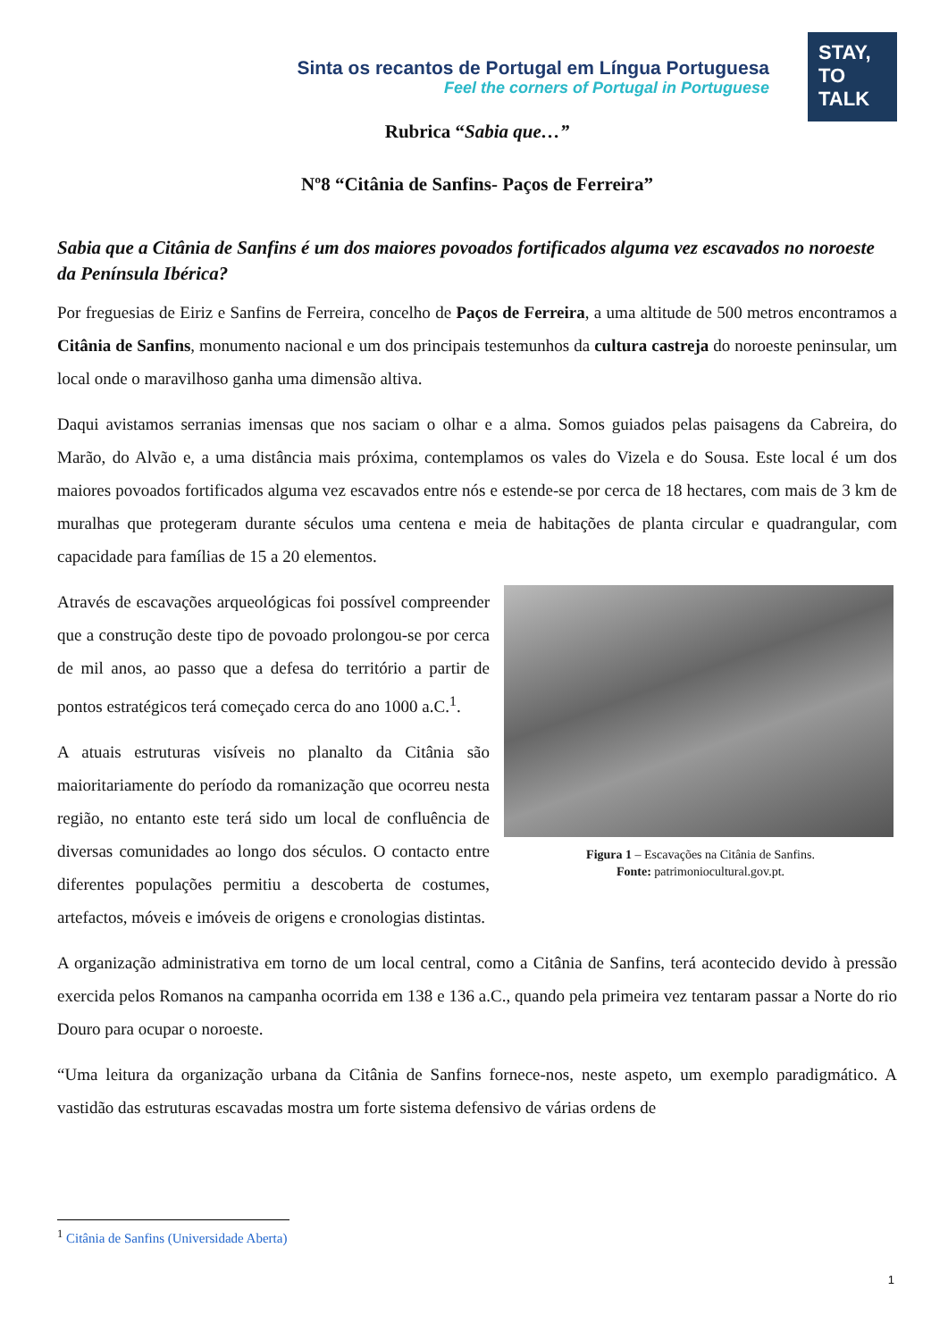Sinta os recantos de Portugal em Língua Portuguesa
Feel the corners of Portugal in Portuguese
STAY,
TO
TALK
Rubrica “Sabia que…”
Nº8 “Citânia de Sanfins- Paços de Ferreira”
Sabia que a Citânia de Sanfins é um dos maiores povoados fortificados alguma vez escavados no noroeste da Península Ibérica?
Por freguesias de Eiriz e Sanfins de Ferreira, concelho de Paços de Ferreira, a uma altitude de 500 metros encontramos a Citânia de Sanfins, monumento nacional e um dos principais testemunhos da cultura castreja do noroeste peninsular, um local onde o maravilhoso ganha uma dimensão altiva.
Daqui avistamos serranias imensas que nos saciam o olhar e a alma. Somos guiados pelas paisagens da Cabreira, do Marão, do Alvão e, a uma distância mais próxima, contemplamos os vales do Vizela e do Sousa. Este local é um dos maiores povoados fortificados alguma vez escavados entre nós e estende-se por cerca de 18 hectares, com mais de 3 km de muralhas que protegeram durante séculos uma centena e meia de habitações de planta circular e quadrangular, com capacidade para famílias de 15 a 20 elementos.
Figura 1 – Escavações na Citânia de Sanfins.
Fonte: patrimoniocultural.gov.pt.
Através de escavações arqueológicas foi possível compreender que a construção deste tipo de povoado prolongou-se por cerca de mil anos, ao passo que a defesa do território a partir de pontos estratégicos terá começado cerca do ano 1000 a.C.<sup>1</sup>.
A atuais estruturas visíveis no planalto da Citânia são maioritariamente do período da romanização que ocorreu nesta região, no entanto este terá sido um local de confluência de diversas comunidades ao longo dos séculos. O contacto entre diferentes populações permitiu a descoberta de costumes, artefactos, móveis e imóveis de origens e cronologias distintas.
A organização administrativa em torno de um local central, como a Citânia de Sanfins, terá acontecido devido à pressão exercida pelos Romanos na campanha ocorrida em 138 e 136 a.C., quando pela primeira vez tentaram passar a Norte do rio Douro para ocupar o noroeste.
“Uma leitura da organização urbana da Citânia de Sanfins fornece-nos, neste aspeto, um exemplo paradigmático. A vastidão das estruturas escavadas mostra um forte sistema defensivo de várias ordens de
<sup>1</sup> Citânia de Sanfins (Universidade Aberta)
1